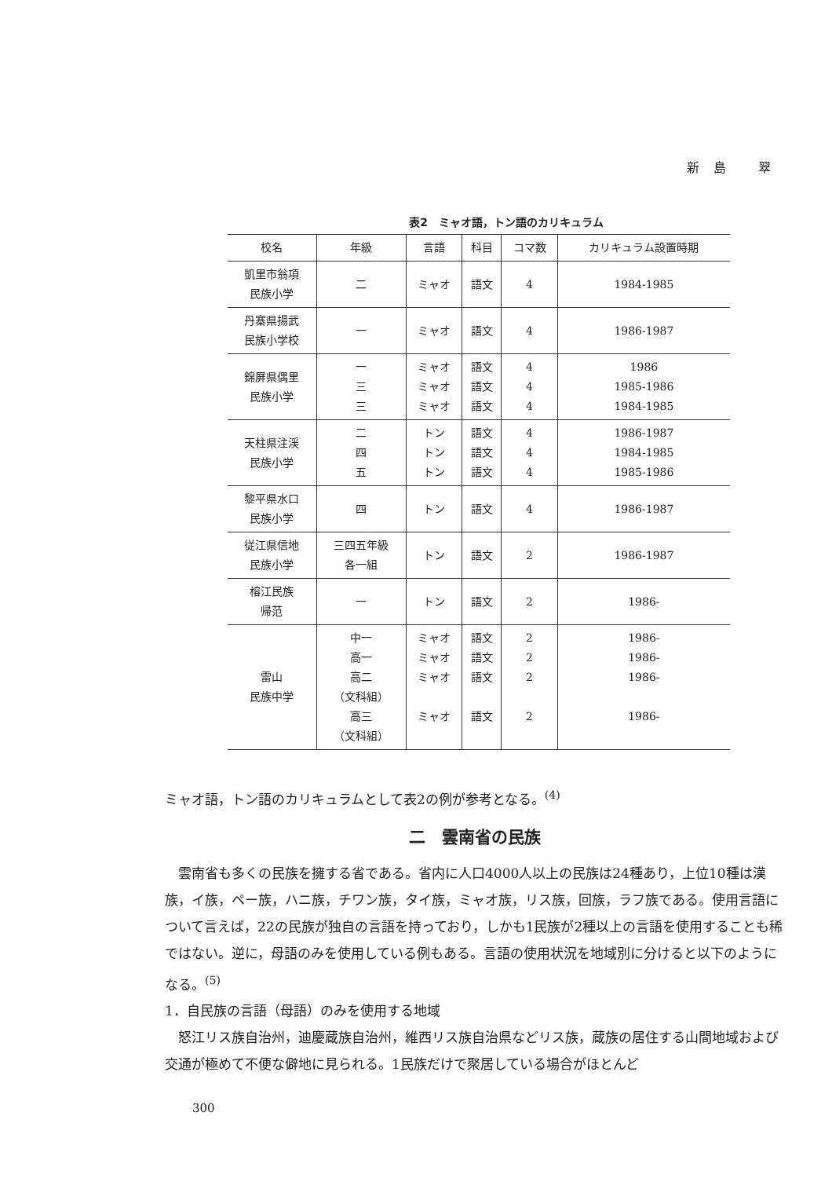新島 翠
表2　ミャオ語，トン語のカリキュラム
| 校名 | 年級 | 言語 | 科目 | コマ数 | カリキュラム設置時期 |
| --- | --- | --- | --- | --- | --- |
| 凱里市翁項 民族小学 | 二 | ミャオ | 語文 | 4 | 1984-1985 |
| 丹寨県揚武 民族小学校 | 一 | ミャオ | 語文 | 4 | 1986-1987 |
| 錦屏県偶里 民族小学 | 一 三 三 | ミャオ ミャオ ミャオ | 語文 語文 語文 | 4 4 4 | 1986 1985-1986 1984-1985 |
| 天柱県注渓 民族小学 | 二 四 五 | トン トン トン | 語文 語文 語文 | 4 4 4 | 1986-1987 1984-1985 1985-1986 |
| 黎平県水口 民族小学 | 四 | トン | 語文 | 4 | 1986-1987 |
| 従江県信地 民族小学 | 三四五年級 各一組 | トン | 語文 | 2 | 1986-1987 |
| 榕江民族 帰范 | 一 | トン | 語文 | 2 | 1986- |
| 雷山 民族中学 | 中一 高一 高二 （文科組） 高三 （文科組） | ミャオ ミャオ ミャオ ミャオ | 語文 語文 語文 語文 | 2 2 2 2 | 1986- 1986- 1986- 1986- |
ミャオ語，トン語のカリキュラムとして表2の例が参考となる。<sup>(4)</sup>
二　雲南省の民族
雲南省も多くの民族を擁する省である。省内に人口4000人以上の民族は24種あり，上位10種は漢族，イ族，ペー族，ハニ族，チワン族，タイ族，ミャオ族，リス族，回族，ラフ族である。使用言語について言えば，22の民族が独自の言語を持っており，しかも1民族が2種以上の言語を使用することも稀ではない。逆に，母語のみを使用している例もある。言語の使用状況を地域別に分けると以下のようになる。<sup>(5)</sup>
1．自民族の言語（母語）のみを使用する地域
怒江リス族自治州，迪慶蔵族自治州，維西リス族自治県などリス族，蔵族の居住する山間地域および交通が極めて不便な僻地に見られる。1民族だけで聚居している場合がほとんど
300